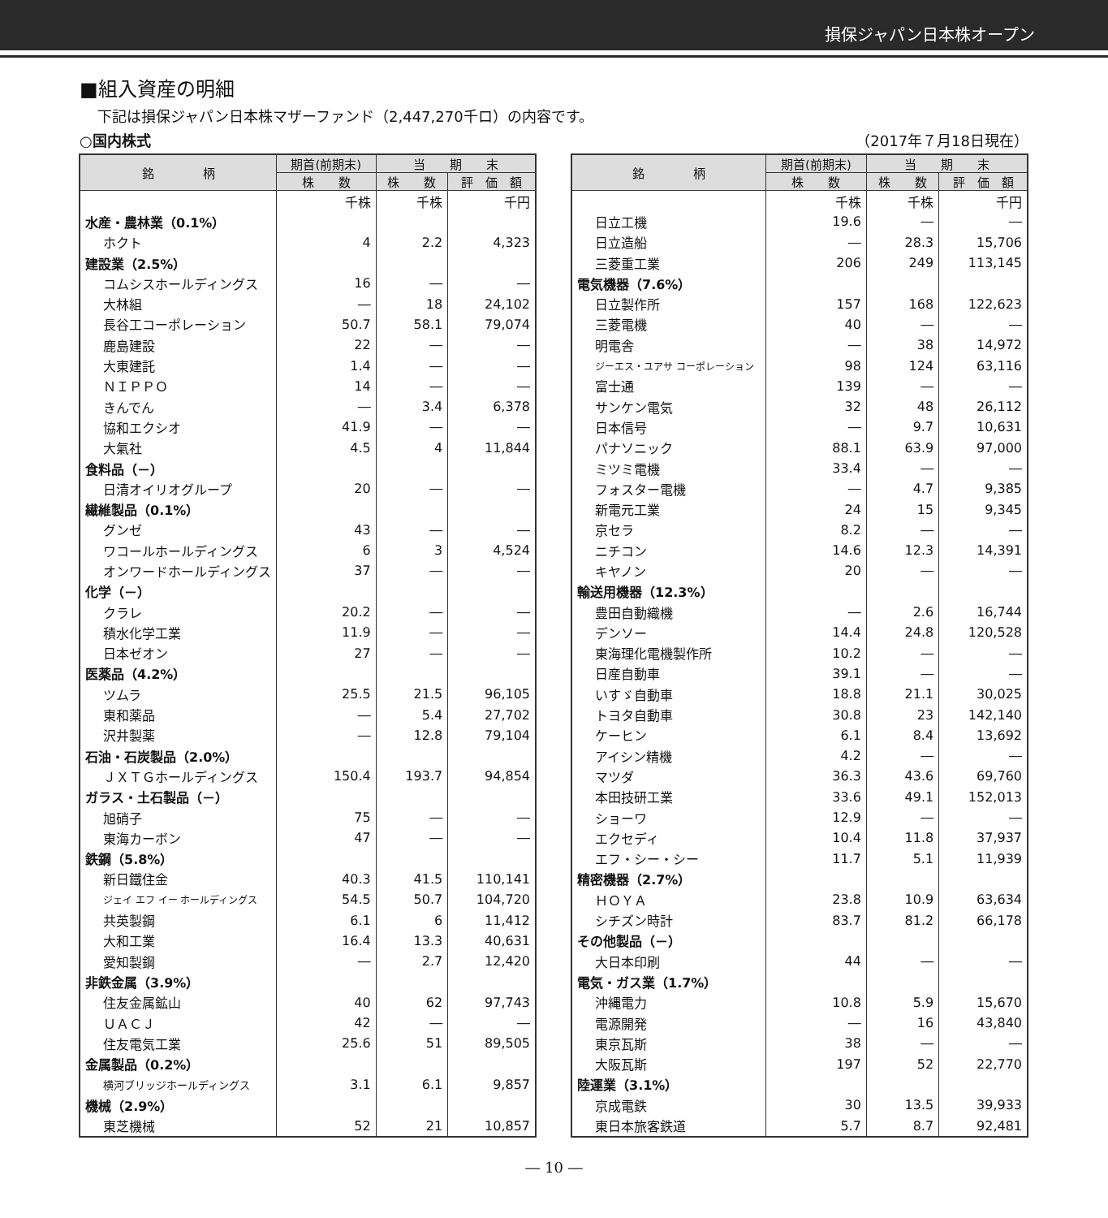損保ジャパン日本株オープン
■組入資産の明細
下記は損保ジャパン日本株マザーファンド（2,447,270千ロ）の内容です。
○国内株式 （2017年７月18日現在）
| 銘 柄 | 期首(前期末) | 当 期 末 | |
| --- | --- | --- | --- |
| | 株 数 | 株 数 | 評 価 額 |
| | 千株 | 千株 | 千円 |
| 水産・農林業（0.1%） | | | |
| ホクト | 4 | 2.2 | 4,323 |
| 建設業（2.5%） | | | |
| コムシスホールディングス | 16 | ― | ― |
| 大林組 | ― | 18 | 24,102 |
| 長谷工コーポレーション | 50.7 | 58.1 | 79,074 |
| 鹿島建設 | 22 | ― | ― |
| 大東建託 | 1.4 | ― | ― |
| ＮＩＰＰＯ | 14 | ― | ― |
| きんでん | ― | 3.4 | 6,378 |
| 協和エクシオ | 41.9 | ― | ― |
| 大氣社 | 4.5 | 4 | 11,844 |
| 食料品（－） | | | |
| 日清オイリオグループ | 20 | ― | ― |
| 繊維製品（0.1%） | | | |
| グンゼ | 43 | ― | ― |
| ワコールホールディングス | 6 | 3 | 4,524 |
| オンワードホールディングス | 37 | ― | ― |
| 化学（－） | | | |
| クラレ | 20.2 | ― | ― |
| 積水化学工業 | 11.9 | ― | ― |
| 日本ゼオン | 27 | ― | ― |
| 医薬品（4.2%） | | | |
| ツムラ | 25.5 | 21.5 | 96,105 |
| 東和薬品 | ― | 5.4 | 27,702 |
| 沢井製薬 | ― | 12.8 | 79,104 |
| 石油・石炭製品（2.0%） | | | |
| ＪＸＴＧホールディングス | 150.4 | 193.7 | 94,854 |
| ガラス・土石製品（－） | | | |
| 旭硝子 | 75 | ― | ― |
| 東海カーボン | 47 | ― | ― |
| 鉄鋼（5.8%） | | | |
| 新日鐵住金 | 40.3 | 41.5 | 110,141 |
| ジェイ エフ イー ホールディングス | 54.5 | 50.7 | 104,720 |
| 共英製鋼 | 6.1 | 6 | 11,412 |
| 大和工業 | 16.4 | 13.3 | 40,631 |
| 愛知製鋼 | ― | 2.7 | 12,420 |
| 非鉄金属（3.9%） | | | |
| 住友金属鉱山 | 40 | 62 | 97,743 |
| ＵＡＣＪ | 42 | ― | ― |
| 住友電気工業 | 25.6 | 51 | 89,505 |
| 金属製品（0.2%） | | | |
| 横河ブリッジホールディングス | 3.1 | 6.1 | 9,857 |
| 機械（2.9%） | | | |
| 東芝機械 | 52 | 21 | 10,857 |
| 銘 柄 | 期首(前期末) | 当 期 末 | |
| --- | --- | --- | --- |
| | 株 数 | 株 数 | 評 価 額 |
| | 千株 | 千株 | 千円 |
| 日立工機 | 19.6 | ― | ― |
| 日立造船 | ― | 28.3 | 15,706 |
| 三菱重工業 | 206 | 249 | 113,145 |
| 電気機器（7.6%） | | | |
| 日立製作所 | 157 | 168 | 122,623 |
| 三菱電機 | 40 | ― | ― |
| 明電舎 | ― | 38 | 14,972 |
| ジーエス・ユアサ コーポレーション | 98 | 124 | 63,116 |
| 富士通 | 139 | ― | ― |
| サンケン電気 | 32 | 48 | 26,112 |
| 日本信号 | ― | 9.7 | 10,631 |
| パナソニック | 88.1 | 63.9 | 97,000 |
| ミツミ電機 | 33.4 | ― | ― |
| フォスター電機 | ― | 4.7 | 9,385 |
| 新電元工業 | 24 | 15 | 9,345 |
| 京セラ | 8.2 | ― | ― |
| ニチコン | 14.6 | 12.3 | 14,391 |
| キヤノン | 20 | ― | ― |
| 輸送用機器（12.3%） | | | |
| 豊田自動織機 | ― | 2.6 | 16,744 |
| デンソー | 14.4 | 24.8 | 120,528 |
| 東海理化電機製作所 | 10.2 | ― | ― |
| 日産自動車 | 39.1 | ― | ― |
| いすゞ自動車 | 18.8 | 21.1 | 30,025 |
| トヨタ自動車 | 30.8 | 23 | 142,140 |
| ケーヒン | 6.1 | 8.4 | 13,692 |
| アイシン精機 | 4.2 | ― | ― |
| マツダ | 36.3 | 43.6 | 69,760 |
| 本田技研工業 | 33.6 | 49.1 | 152,013 |
| ショーワ | 12.9 | ― | ― |
| エクセディ | 10.4 | 11.8 | 37,937 |
| エフ・シー・シー | 11.7 | 5.1 | 11,939 |
| 精密機器（2.7%） | | | |
| ＨＯＹＡ | 23.8 | 10.9 | 63,634 |
| シチズン時計 | 83.7 | 81.2 | 66,178 |
| その他製品（－） | | | |
| 大日本印刷 | 44 | ― | ― |
| 電気・ガス業（1.7%） | | | |
| 沖縄電力 | 10.8 | 5.9 | 15,670 |
| 電源開発 | ― | 16 | 43,840 |
| 東京瓦斯 | 38 | ― | ― |
| 大阪瓦斯 | 197 | 52 | 22,770 |
| 陸運業（3.1%） | | | |
| 京成電鉄 | 30 | 13.5 | 39,933 |
| 東日本旅客鉄道 | 5.7 | 8.7 | 92,481 |
― 10 ―